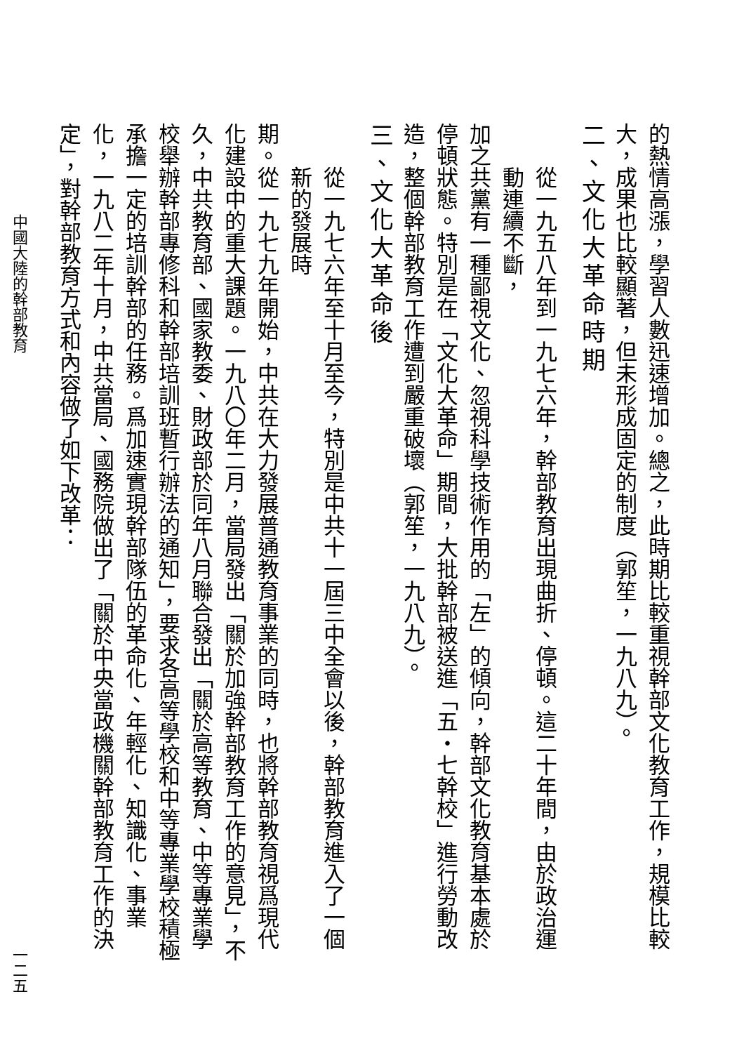的熱情高漲，學習人數迅速增加。總之，此時期比較重視幹部文化教育工作，規模比較大，成果也比較顯著，但未形成固定的制度（郭笙，一九八九）。
二、文化大革命時期
從一九五八年到一九七六年，幹部教育出現曲折、停頓。這二十年間，由於政治運動連續不斷，
加之共黨有一種鄙視文化、忽視科學技術作用的「左」的傾向，幹部文化教育基本處於停頓狀態。特別是在「文化大革命」期間，大批幹部被送進「五・七幹校」進行勞動改造，整個幹部教育工作遭到嚴重破壞（郭笙，一九八九）。
三、文化大革命後
從一九七六年至十月至今，特別是中共十一屆三中全會以後，幹部教育進入了一個新的發展時
期。從一九七九年開始，中共在大力發展普通教育事業的同時，也將幹部教育視爲現代化建設中的重大課題。一九八〇年二月，當局發出「關於加強幹部教育工作的意見」，不久，中共教育部、國家教委、財政部於同年八月聯合發出「關於高等教育、中等專業學校舉辦幹部專修科和幹部培訓班暫行辦法的通知」，要求各高等學校和中等專業學校積極承擔一定的培訓幹部的任務。爲加速實現幹部隊伍的革命化、年輕化、知識化、事業化，一九八二年十月，中共當局、國務院做出了「關於中央當政機關幹部教育工作的決定」，對幹部教育方式和內容做了如下改革：
中國大陸的幹部教育 一二五